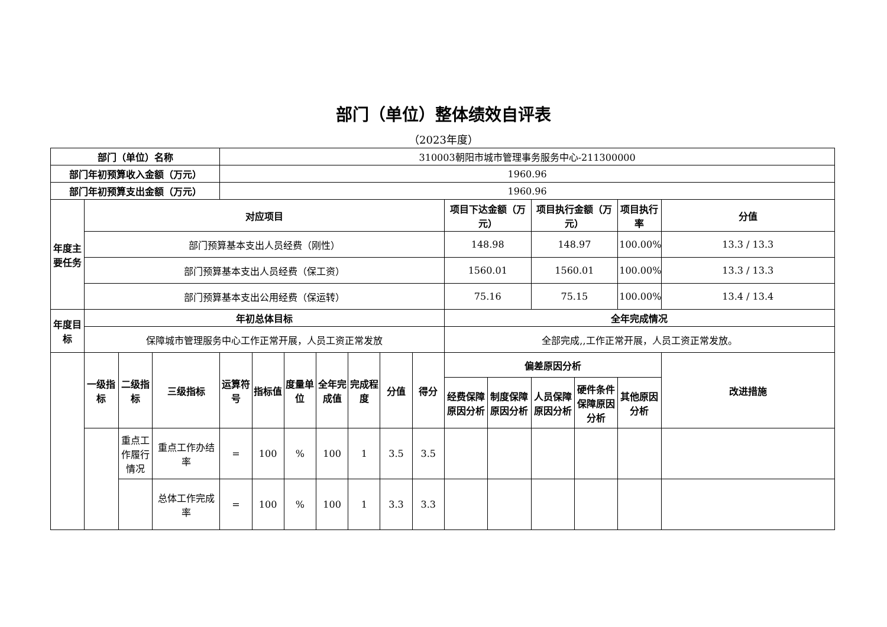部门（单位）整体绩效自评表
（2023年度）
| 部门（单位）名称 | | | | 310003朝阳市城市管理事务服务中心-211300000 | | | | | | | | | | | | |
| 部门年初预算收入金额（万元） | | | | 1960.96 | | | | | | | | | | | | |
| 部门年初预算支出金额（万元） | | | | 1960.96 | | | | | | | | | | | | |
| 年度主要任务 | 对应项目 | | | | | | | | | | 项目下达金额（万元） | | 项目执行金额（万元） | | 项目执行率 | 分值 |
| | 部门预算基本支出人员经费（刚性） | | | | | | | | | | 148.98 | | 148.97 | | 100.00% | 13.3 / 13.3 |
| | 部门预算基本支出人员经费（保工资） | | | | | | | | | | 1560.01 | | 1560.01 | | 100.00% | 13.3 / 13.3 |
| | 部门预算基本支出公用经费（保运转） | | | | | | | | | | 75.16 | | 75.15 | | 100.00% | 13.4 / 13.4 |
| 年度目标 | 年初总体目标 | | | | | | | | | | 全年完成情况 | | | | | |
| | 保障城市管理服务中心工作正常开展，人员工资正常发放 | | | | | | | | | | 全部完成,,工作正常开展，人员工资正常发放。 | | | | | |
| | 一级指标 | 二级指标 | 三级指标 | 运算符号 | 指标值 | 度量单位 | 全年完成值 | 完成程度 | 分值 | 得分 | 偏差原因分析 | | | | | 改进措施 |
| | | | | | | | | | | | 经费保障原因分析 | 制度保障原因分析 | 人员保障原因分析 | 硬件条件保障原因分析 | 其他原因分析 | |
| | | 重点工作履行情况 | 重点工作办结率 | = | 100 | % | 100 | 1 | 3.5 | 3.5 | | | | | | |
| | | | 总体工作完成率 | = | 100 | % | 100 | 1 | 3.3 | 3.3 | | | | | | |